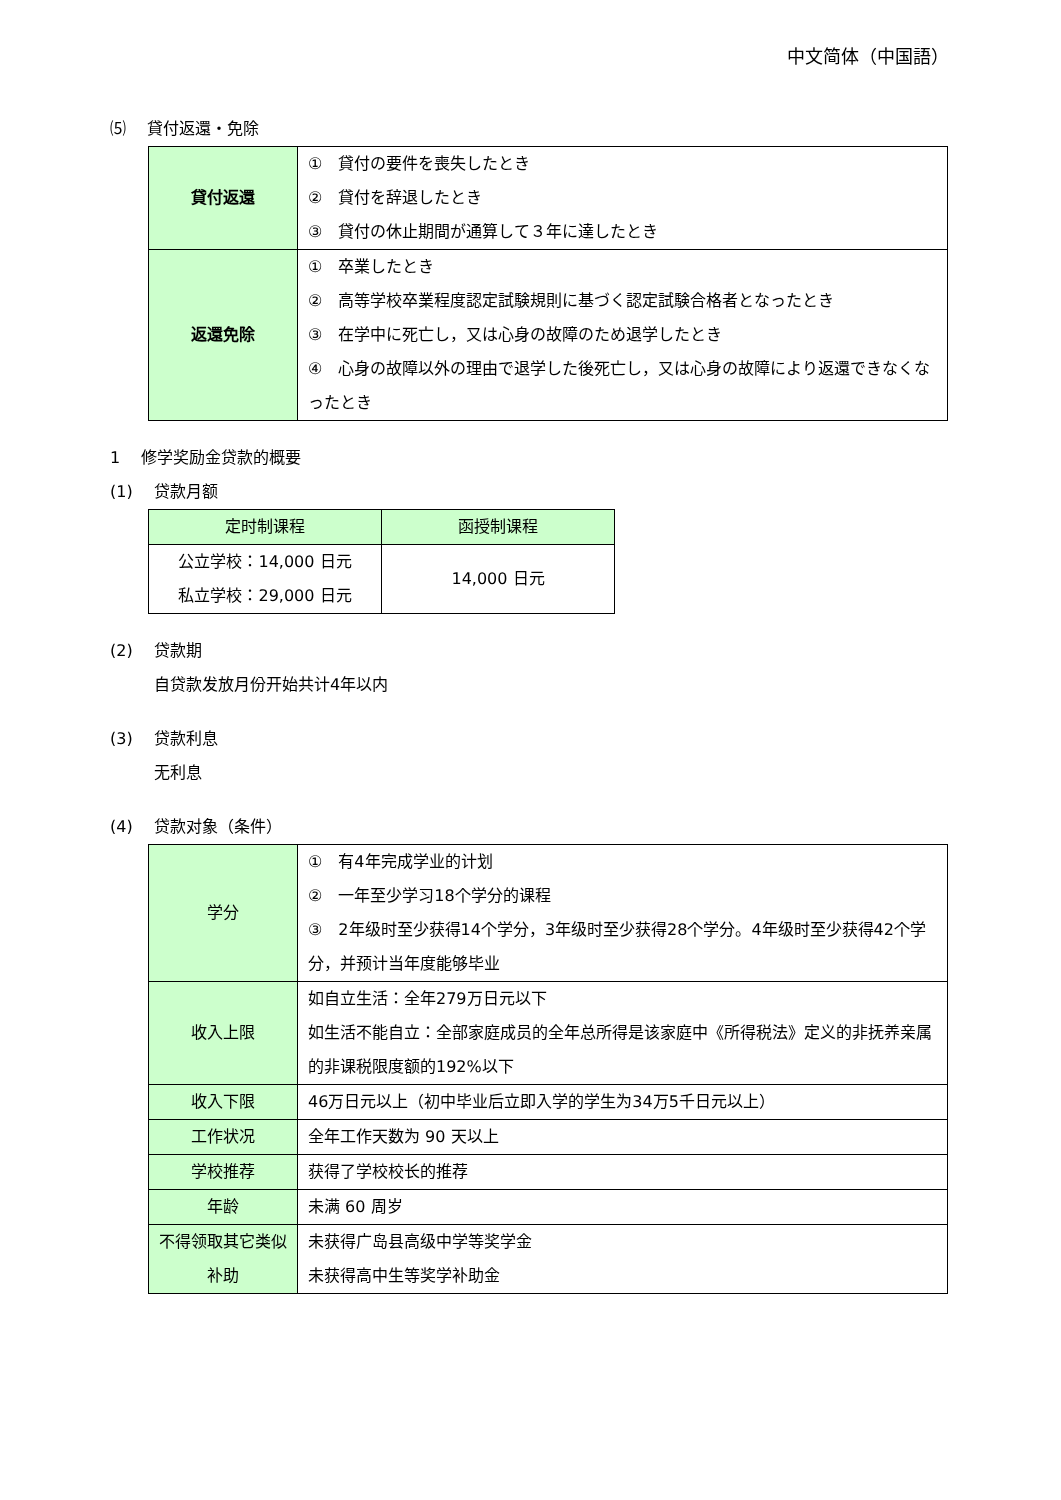中文简体（中国語）
⑸　 貸付返還・免除
| 貸付返還 | ① 貸付の要件を喪失したとき ② 貸付を辞退したとき ③ 貸付の休止期間が通算して３年に達したとき |
| 返還免除 | ① 卒業したとき ② 高等学校卒業程度認定試験規則に基づく認定試験合格者となったとき ③ 在学中に死亡し，又は心身の故障のため退学したとき ④ 心身の故障以外の理由で退学した後死亡し，又は心身の故障により返還できなくなったとき |
1　 修学奖励金贷款的概要
(1)　 贷款月额
| 定时制课程 | 函授制课程 |
| --- | --- |
| 公立学校：14,000 日元 私立学校：29,000 日元 | 14,000 日元 |
(2)　 贷款期
自贷款发放月份开始共计4年以内
(3)　 贷款利息
无利息
(4)　 贷款对象（条件）
| 学分 | ① 有4年完成学业的计划 ② 一年至少学习18个学分的课程 ③ 2年级时至少获得14个学分，3年级时至少获得28个学分。4年级时至少获得42个学分，并预计当年度能够毕业 |
| 收入上限 | 如自立生活：全年279万日元以下 如生活不能自立：全部家庭成员的全年总所得是该家庭中《所得税法》定义的非抚养亲属的非课税限度额的192%以下 |
| 收入下限 | 46万日元以上（初中毕业后立即入学的学生为34万5千日元以上） |
| 工作状况 | 全年工作天数为 90 天以上 |
| 学校推荐 | 获得了学校校长的推荐 |
| 年龄 | 未满 60 周岁 |
| 不得领取其它类似补助 | 未获得广岛县高级中学等奖学金 未获得高中生等奖学补助金 |